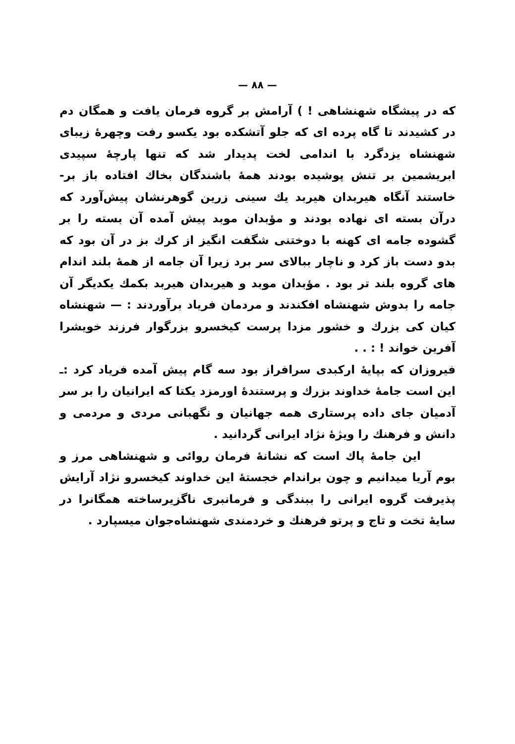— ۸۸ —
که در پیشگاه شهنشاهی ! ) آرامش بر گروه فرمان یافت و همگان دم در کشیدند تا گاه پرده ای که جلو آتشکده بود یکسو رفت وچهرهٔ زیبای شهنشاه یزدگرد با اندامی لخت پدیدار شد که تنها پارچهٔ سپیدی ابریشمین بر تنش پوشیده بودند همهٔ باشندگان بخاك افتاده باز بر- خاستند آنگاه هیربدان هیربد یك سینی زرین گوهرنشان پیش‌آورد که درآن بسته ای نهاده بودند و مؤبدان موبد پیش آمده آن بسته را بر گشوده جامه ای کهنه با دوختنی شگفت انگیز از کرك بز در آن بود که بدو دست باز کرد و ناچار ببالای سر برد زیرا آن جامه از همهٔ بلند اندام های گروه بلند تر بود . مؤبدان موبد و هیربدان هیربد بکمك یکدیگر آن جامه را بدوش شهنشاه افکندند و مردمان فریاد برآوردند : — شهنشاه کیان کی بزرك و خشور مزدا پرست کیخسرو بزرگوار فرزند خویشرا آفرین خواند ! : . .
فیروزان که بپایهٔ ارکبدی سرافراز بود سه گام پیش آمده فریاد کرد :ـ این است جامهٔ خداوند بزرك و پرستندهٔ اورمزد یکتا که ایرانیان را بر سر آدمیان جای داده پرستاری همه جهانیان و نگهبانی مردی و مردمی و دانش و فرهنك را ویژهٔ نژاد ایرانی گردانید .
این جامهٔ پاك است که نشانهٔ فرمان روائی و شهنشاهی مرز و بوم آریا میدانیم و چون براندام خجستهٔ این خداوند کیخسرو نژاد آرایش پذیرفت گروه ایرانی را ببندگی و فرمانبری ناگزیرساخته همگانرا در سایهٔ تخت و تاج و پرتو فرهنك و خردمندی شهنشاه‌جوان میسپارد .